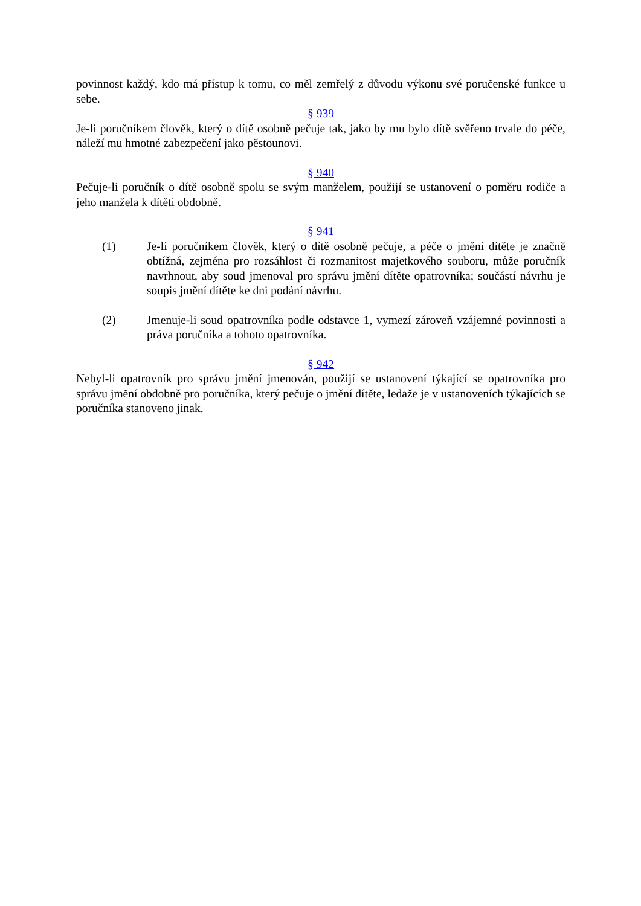povinnost každý, kdo má přístup k tomu, co měl zemřelý z důvodu výkonu své poručenské funkce u sebe.
§ 939
Je-li poručníkem člověk, který o dítě osobně pečuje tak, jako by mu bylo dítě svěřeno trvale do péče, náleží mu hmotné zabezpečení jako pěstounovi.
§ 940
Pečuje-li poručník o dítě osobně spolu se svým manželem, použijí se ustanovení o poměru rodiče a jeho manžela k dítěti obdobně.
§ 941
(1) Je-li poručníkem člověk, který o dítě osobně pečuje, a péče o jmění dítěte je značně obtížná, zejména pro rozsáhlost či rozmanitost majetkového souboru, může poručník navrhnout, aby soud jmenoval pro správu jmění dítěte opatrovníka; součástí návrhu je soupis jmění dítěte ke dni podání návrhu.
(2) Jmenuje-li soud opatrovníka podle odstavce 1, vymezí zároveň vzájemné povinnosti a práva poručníka a tohoto opatrovníka.
§ 942
Nebyl-li opatrovník pro správu jmění jmenován, použijí se ustanovení týkající se opatrovníka pro správu jmění obdobně pro poručníka, který pečuje o jmění dítěte, ledaže je v ustanoveních týkajících se poručníka stanoveno jinak.